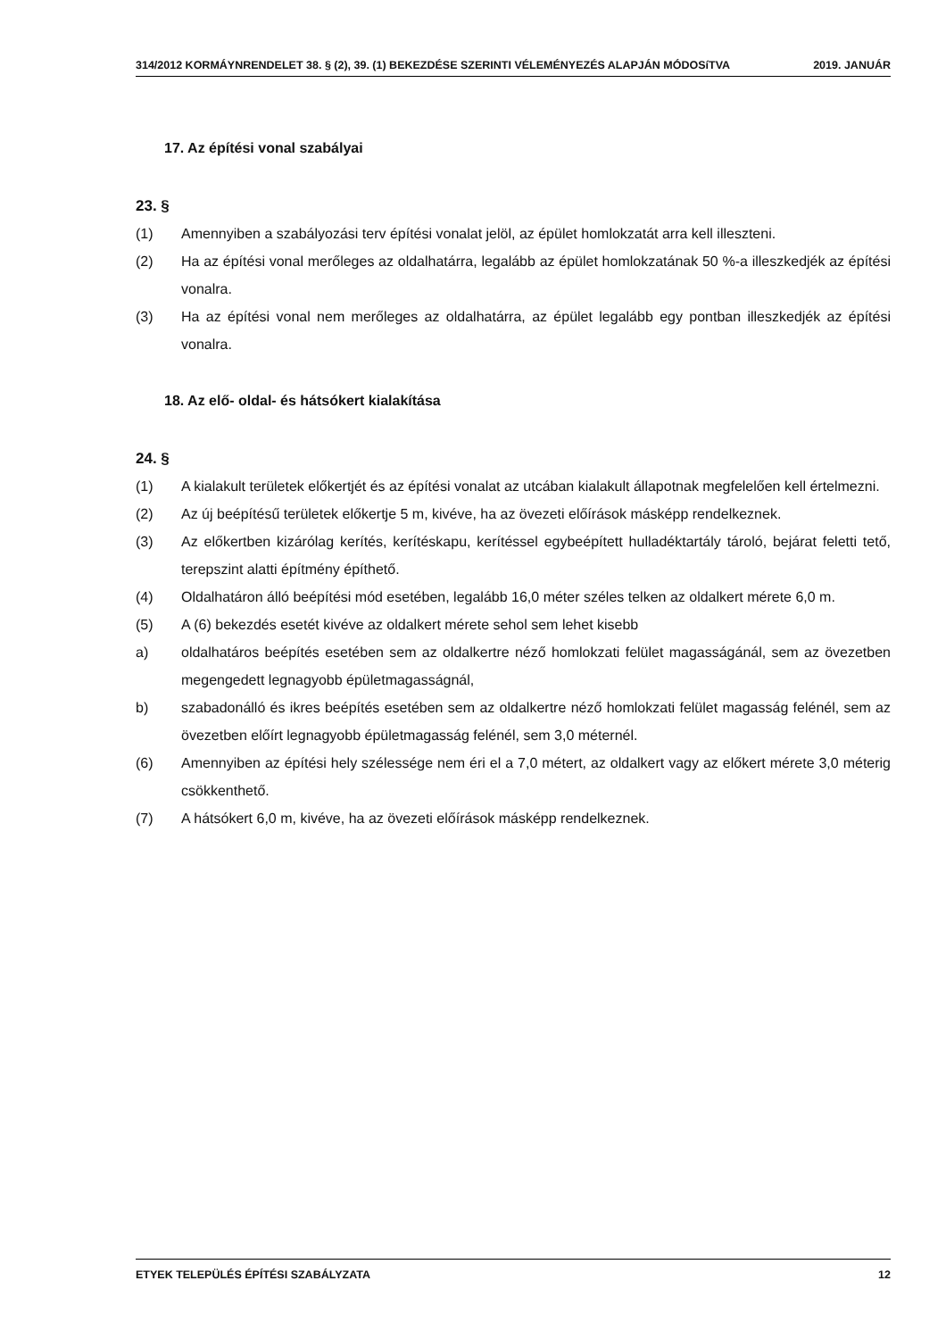314/2012 KORMÁYNRENDELET 38. § (2), 39. (1) BEKEZDÉSE SZERINTI VÉLEMÉNYEZÉS ALAPJÁN MÓDOSíTVA 2019. JANUÁR
17. Az építési vonal szabályai
23. §
(1) Amennyiben a szabályozási terv építési vonalat jelöl, az épület homlokzatát arra kell illeszteni.
(2) Ha az építési vonal merőleges az oldalhatárra, legalább az épület homlokzatának 50 %-a illeszkedjék az építési vonalra.
(3) Ha az építési vonal nem merőleges az oldalhatárra, az épület legalább egy pontban illeszkedjék az építési vonalra.
18. Az elő- oldal- és hátsókert kialakítása
24. §
(1) A kialakult területek előkertjét és az építési vonalat az utcában kialakult állapotnak megfelelően kell értelmezni.
(2) Az új beépítésű területek előkertje 5 m, kivéve, ha az övezeti előírások másképp rendelkeznek.
(3) Az előkertben kizárólag kerítés, kerítéskapu, kerítéssel egybeépített hulladéktartály tároló, bejárat feletti tető, terepszint alatti építmény építhető.
(4) Oldalhatáron álló beépítési mód esetében, legalább 16,0 méter széles telken az oldalkert mérete 6,0 m.
(5) A (6) bekezdés esetét kivéve az oldalkert mérete sehol sem lehet kisebb
a) oldalhatáros beépítés esetében sem az oldalkertre néző homlokzati felület magasságánál, sem az övezetben megengedett legnagyobb épületmagasságnál,
b) szabadonálló és ikres beépítés esetében sem az oldalkertre néző homlokzati felület magasság felénél, sem az övezetben előírt legnagyobb épületmagasság felénél, sem 3,0 méternél.
(6) Amennyiben az építési hely szélessége nem éri el a 7,0 métert, az oldalkert vagy az előkert mérete 3,0 méterig csökkenthető.
(7) A hátsókert 6,0 m, kivéve, ha az övezeti előírások másképp rendelkeznek.
ETYEK TELEPÜLÉS ÉPÍTÉSI SZABÁLYZATA 12